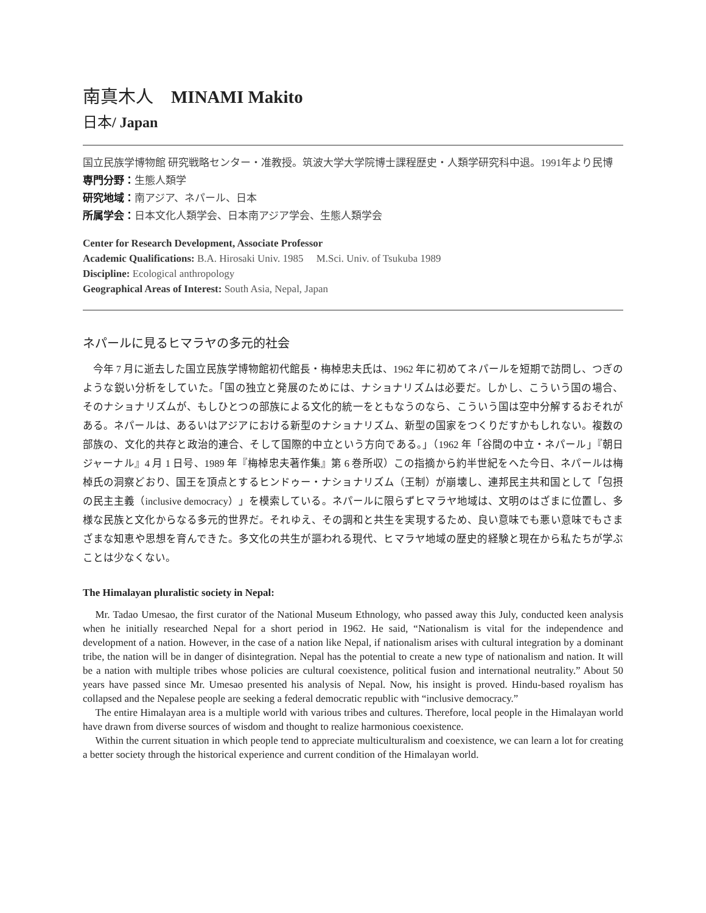南真木人　MINAMI Makito
日本/ Japan
国立民族学博物館 研究戦略センター・准教授。筑波大学大学院博士課程歴史・人類学研究科中退。1991年より民博
専門分野：生態人類学
研究地域：南アジア、ネパール、日本
所属学会：日本文化人類学会、日本南アジア学会、生態人類学会
Center for Research Development, Associate Professor
Academic Qualifications: B.A. Hirosaki Univ. 1985 M.Sci. Univ. of Tsukuba 1989
Discipline: Ecological anthropology
Geographical Areas of Interest: South Asia, Nepal, Japan
ネパールに見るヒマラヤの多元的社会
今年 7 月に逝去した国立民族学博物館初代館長・梅棹忠夫氏は、1962 年に初めてネパールを短期で訪問し、つぎのような鋭い分析をしていた。「国の独立と発展のためには、ナショナリズムは必要だ。しかし、こういう国の場合、そのナショナリズムが、もしひとつの部族による文化的統一をともなうのなら、こういう国は空中分解するおそれがある。ネパールは、あるいはアジアにおける新型のナショナリズム、新型の国家をつくりだすかもしれない。複数の部族の、文化的共存と政治的連合、そして国際的中立という方向である。」（1962 年「谷間の中立・ネパール」『朝日ジャーナル』4 月 1 日号、1989 年『梅棹忠夫著作集』第 6 巻所収）この指摘から約半世紀をへた今日、ネパールは梅棹氏の洞察どおり、国王を頂点とするヒンドゥー・ナショナリズム（王制）が崩壊し、連邦民主共和国として「包摂の民主主義（inclusive democracy）」を模索している。ネパールに限らずヒマラヤ地域は、文明のはざまに位置し、多様な民族と文化からなる多元的世界だ。それゆえ、その調和と共生を実現するため、良い意味でも悪い意味でもさまざまな知恵や思想を育んできた。多文化の共生が謳われる現代、ヒマラヤ地域の歴史的経験と現在から私たちが学ぶことは少なくない。
The Himalayan pluralistic society in Nepal:
Mr. Tadao Umesao, the first curator of the National Museum Ethnology, who passed away this July, conducted keen analysis when he initially researched Nepal for a short period in 1962. He said, “Nationalism is vital for the independence and development of a nation. However, in the case of a nation like Nepal, if nationalism arises with cultural integration by a dominant tribe, the nation will be in danger of disintegration. Nepal has the potential to create a new type of nationalism and nation. It will be a nation with multiple tribes whose policies are cultural coexistence, political fusion and international neutrality.” About 50 years have passed since Mr. Umesao presented his analysis of Nepal. Now, his insight is proved. Hindu-based royalism has collapsed and the Nepalese people are seeking a federal democratic republic with “inclusive democracy.”
The entire Himalayan area is a multiple world with various tribes and cultures. Therefore, local people in the Himalayan world have drawn from diverse sources of wisdom and thought to realize harmonious coexistence.
Within the current situation in which people tend to appreciate multiculturalism and coexistence, we can learn a lot for creating a better society through the historical experience and current condition of the Himalayan world.